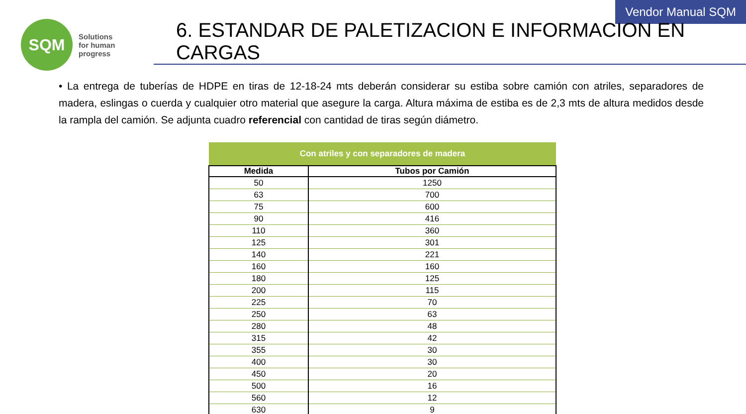Vendor Manual SQM
SQM
Solutions
for human
progress
6. ESTANDAR DE PALETIZACION E INFORMACION EN CARGAS
• La entrega de tuberías de HDPE en tiras de 12-18-24 mts deberán considerar su estiba sobre camión con atriles, separadores de madera, eslingas o cuerda y cualquier otro material que asegure la carga. Altura máxima de estiba es de 2,3 mts de altura medidos desde la rampla del camión. Se adjunta cuadro referencial con cantidad de tiras según diámetro.
| Con atriles y con separadores de madera | |
| --- | --- |
| Medida | Tubos por Camión |
| 50 | 1250 |
| 63 | 700 |
| 75 | 600 |
| 90 | 416 |
| 110 | 360 |
| 125 | 301 |
| 140 | 221 |
| 160 | 160 |
| 180 | 125 |
| 200 | 115 |
| 225 | 70 |
| 250 | 63 |
| 280 | 48 |
| 315 | 42 |
| 355 | 30 |
| 400 | 30 |
| 450 | 20 |
| 500 | 16 |
| 560 | 12 |
| 630 | 9 |